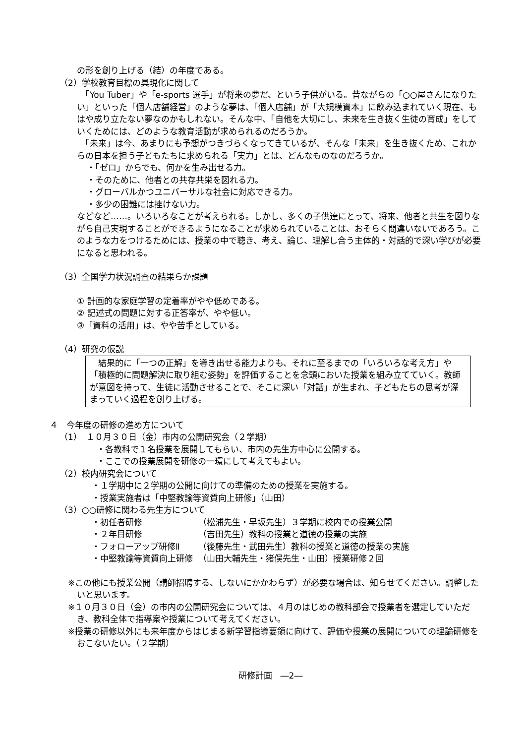の形を創り上げる（結）の年度である。
（2）学校教育目標の具現化に関して
　「You Tuber」や「e-sports 選手」が将来の夢だ、という子供がいる。昔ながらの「○○屋さんになりたい」といった「個人店舗経営」のような夢は、「個人店舗」が「大規模資本」に飲み込まれていく現在、もはや成り立たない夢なのかもしれない。そんな中、「自他を大切にし、未来を生き抜く生徒の育成」をしていくためには、どのような教育活動が求められるのだろうか。
　「未来」は今、あまりにも予想がつきづらくなってきているが、そんな「未来」を生き抜くため、これからの日本を担う子どもたちに求められる「実力」とは、どんなものなのだろうか。
・「ゼロ」からでも、何かを生み出せる力。
・そのために、他者との共存共栄を図れる力。
・グローバルかつユニバーサルな社会に対応できる力。
・多少の困難には挫けない力。
などなど……。いろいろなことが考えられる。しかし、多くの子供達にとって、将来、他者と共生を図りながら自己実現することができるようになることが求められていることは、おそらく間違いないであろう。このような力をつけるためには、授業の中で聴き、考え、論じ、理解し合う主体的・対話的で深い学びが必要になると思われる。
（3）全国学力状況調査の結果らか課題
① 計画的な家庭学習の定着率がやや低めである。
② 記述式の問題に対する正答率が、やや低い。
③「資料の活用」は、やや苦手としている。
（4）研究の仮説
　結果的に「一つの正解」を導き出せる能力よりも、それに至るまでの「いろいろな考え方」や「積極的に問題解決に取り組む姿勢」を評価することを念頭においた授業を組み立てていく。教師が意図を持って、生徒に活動させることで、そこに深い「対話」が生まれ、子どもたちの思考が深まっていく過程を創り上げる。
４　今年度の研修の進め方について
（1）　１０月３０日（金）市内の公開研究会（２学期）
・各教科で１名授業を展開してもらい、市内の先生方中心に公開する。
・ここでの授業展開を研修の一環にして考えてもよい。
（2）校内研究会について
・１学期中に２学期の公開に向けての準備のための授業を実施する。
・授業実施者は「中堅教諭等資質向上研修」（山田）
（3）○○研修に関わる先生方について
・初任者研修 （松浦先生・早坂先生）３学期に校内での授業公開
・２年目研修 （吉田先生）教科の授業と道徳の授業の実施
・フォローアップ研修Ⅱ （後藤先生・武田先生）教科の授業と道徳の授業の実施
・中堅教諭等資質向上研修 （山田大輔先生・猪俣先生・山田）授業研修２回
※この他にも授業公開（講師招聘する、しないにかかわらず）が必要な場合は、知らせてください。調整したいと思います。
※１０月３０日（金）の市内の公開研究会については、４月のはじめの教科部会で授業者を選定していただき、教科全体で指導案や授業について考えてください。
※授業の研修以外にも来年度からはじまる新学習指導要領に向けて、評価や授業の展開についての理論研修をおこないたい。（２学期）
研修計画　―2―